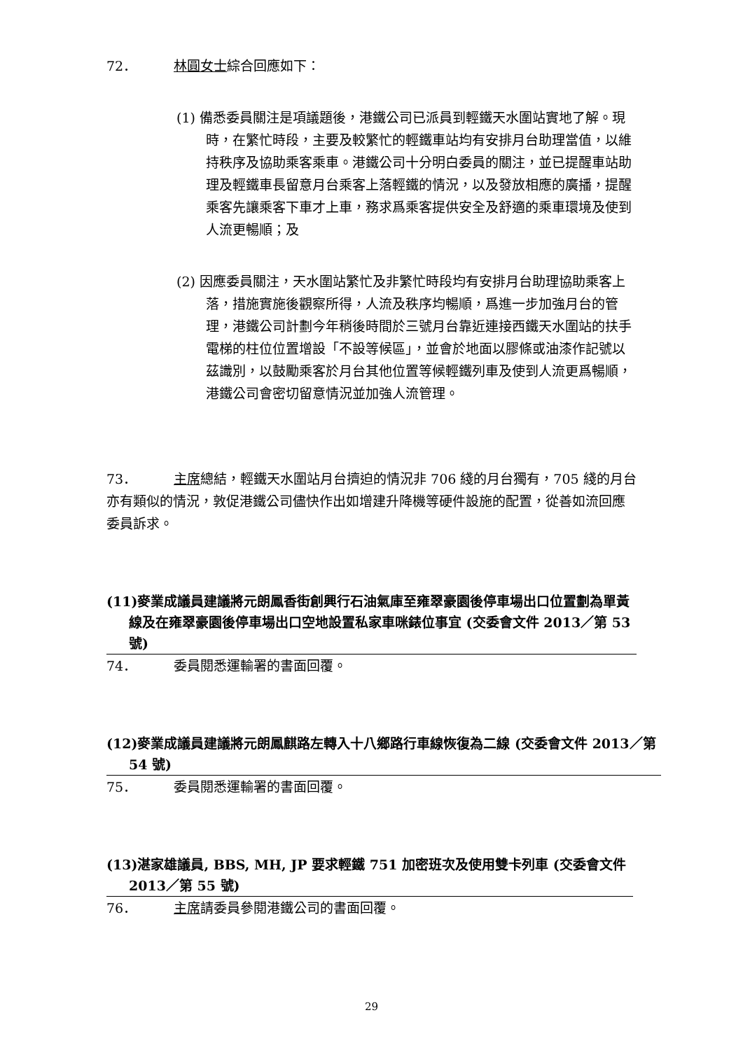72． 林圓女士綜合回應如下：
(1) 備悉委員關注是項議題後，港鐵公司已派員到輕鐵天水圍站實地了解。現時，在繁忙時段，主要及較繁忙的輕鐵車站均有安排月台助理當值，以維持秩序及協助乘客乘車。港鐵公司十分明白委員的關注，並已提醒車站助理及輕鐵車長留意月台乘客上落輕鐵的情況，以及發放相應的廣播，提醒乘客先讓乘客下車才上車，務求爲乘客提供安全及舒適的乘車環境及使到人流更暢順；及
(2) 因應委員關注，天水圍站繁忙及非繁忙時段均有安排月台助理協助乘客上落，措施實施後觀察所得，人流及秩序均暢順，爲進一步加強月台的管理，港鐵公司計劃今年稍後時間於三號月台靠近連接西鐵天水圍站的扶手電梯的柱位位置增設「不設等候區」，並會於地面以膠條或油漆作記號以茲識別，以鼓勵乘客於月台其他位置等候輕鐵列車及使到人流更爲暢順，港鐵公司會密切留意情況並加強人流管理。
73． 主席總結，輕鐵天水圍站月台擠迫的情況非 706 綫的月台獨有，705 綫的月台亦有類似的情況，敦促港鐵公司儘快作出如增建升降機等硬件設施的配置，從善如流回應委員訴求。
(11)麥業成議員建議將元朗鳳香街創興行石油氣庫至雍翠豪園後停車場出口位置劃為單黃線及在雍翠豪園後停車場出口空地設置私家車咪錶位事宜 (交委會文件 2013／第 53 號)
74． 委員閱悉運輸署的書面回覆。
(12)麥業成議員建議將元朗鳳麒路左轉入十八鄉路行車線恢復為二線 (交委會文件 2013／第 54 號)
75． 委員閱悉運輸署的書面回覆。
(13)湛家雄議員, BBS, MH, JP 要求輕鐵 751 加密班次及使用雙卡列車 (交委會文件 2013／第 55 號)
76． 主席請委員參閱港鐵公司的書面回覆。
29